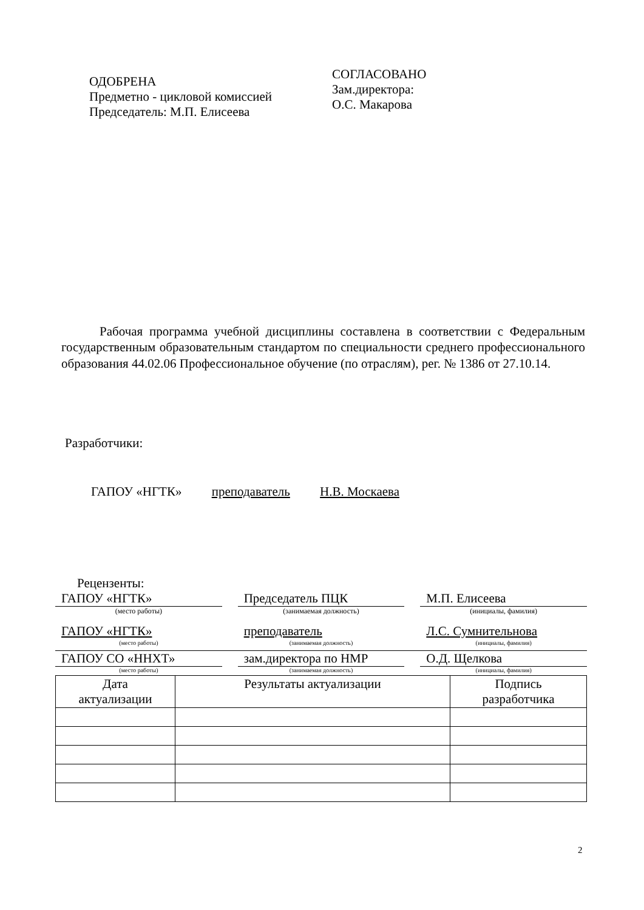ОДОБРЕНА
Предметно - цикловой комиссией
Председатель: М.П. Елисеева
СОГЛАСОВАНО
Зам.директора:
О.С. Макарова
Рабочая программа учебной дисциплины составлена в соответствии с Федеральным государственным образовательным стандартом по специальности среднего профессионального образования 44.02.06 Профессиональное обучение (по отраслям), рег. № 1386 от 27.10.14.
Разработчики:
ГАПОУ «НГТК» преподаватель Н.В. Москаева
Рецензенты:
ГАПОУ «НГТК» Председатель ПЦК М.П. Елисеева
(место работы) (занимаемая должность) (инициалы, фамилия)
ГАПОУ «НГТК» преподаватель Л.С. Сумнительнова
(место работы) (занимаемая должность) (инициалы, фамилия)
ГАПОУ СО «ННХТ» зам.директора по НМР О.Д. Щелкова
(место работы) (занимаемая должность) (инициалы, фамилия)
| Дата актуализации | Результаты актуализации | Подпись разработчика |
| --- | --- | --- |
2